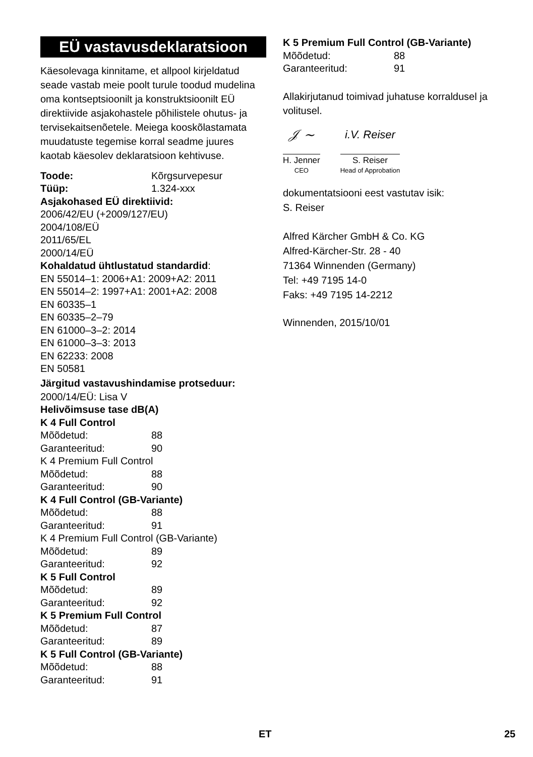EÜ vastavusdeklaratsioon
Käesolevaga kinnitame, et allpool kirjeldatud seade vastab meie poolt turule toodud mudelina oma kontseptsioonilt ja konstruktsioonilt EÜ direktiivide asjakohastele põhilistele ohutus- ja tervisekaitsenõetele. Meiega kooskõlastamata muudatuste tegemise korral seadme juures kaotab käesolev deklaratsioon kehtivuse.
Toode: Kõrgsurvepesur
Tüüp: 1.324-xxx
Asjakohased EÜ direktiivid:
2006/42/EU (+2009/127/EU)
2004/108/EÜ
2011/65/EL
2000/14/EÜ
Kohaldatud ühtlustatud standardid:
EN 55014–1: 2006+A1: 2009+A2: 2011
EN 55014–2: 1997+A1: 2001+A2: 2008
EN 60335–1
EN 60335–2–79
EN 61000–3–2: 2014
EN 61000–3–3: 2013
EN 62233: 2008
EN 50581
Järgitud vastavushindamise protseduur:
2000/14/EÜ: Lisa V
Helivõimsuse tase dB(A)
K 4 Full Control
Mõõdetud: 88
Garanteeritud: 90
K 4 Premium Full Control
Mõõdetud: 88
Garanteeritud: 90
K 4 Full Control (GB-Variante)
Mõõdetud: 88
Garanteeritud: 91
K 4 Premium Full Control (GB-Variante)
Mõõdetud: 89
Garanteeritud: 92
K 5 Full Control
Mõõdetud: 89
Garanteeritud: 92
K 5 Premium Full Control
Mõõdetud: 87
Garanteeritud: 89
K 5 Full Control (GB-Variante)
Mõõdetud: 88
Garanteeritud: 91
K 5 Premium Full Control (GB-Variante)
Mõõdetud: 88
Garanteeritud: 91
Allakirjutanud toimivad juhatuse korraldusel ja volitusel.
𝒥 ~
H. Jenner
CEO
i.V. Reiser
S. Reiser
Head of Approbation
dokumentatsiooni eest vastutav isik:
S. Reiser
Alfred Kärcher GmbH & Co. KG
Alfred-Kärcher-Str. 28 - 40
71364 Winnenden (Germany)
Tel: +49 7195 14-0
Faks: +49 7195 14-2212
Winnenden, 2015/10/01
ET 25